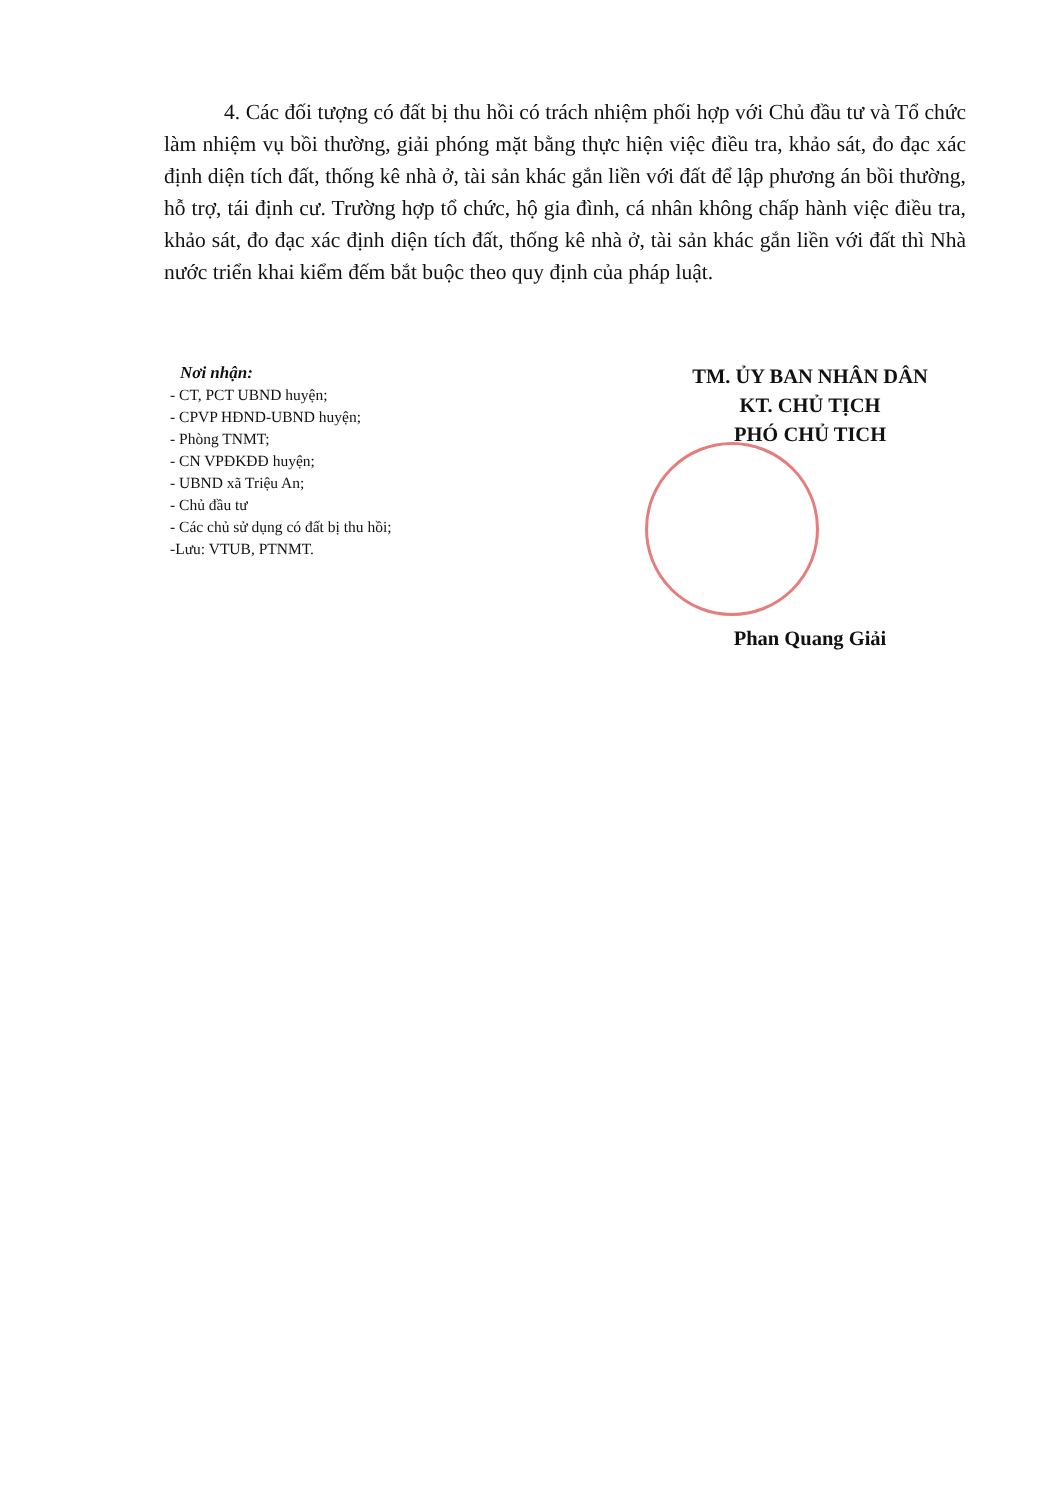4. Các đối tượng có đất bị thu hồi có trách nhiệm phối hợp với Chủ đầu tư và Tổ chức làm nhiệm vụ bồi thường, giải phóng mặt bằng thực hiện việc điều tra, khảo sát, đo đạc xác định diện tích đất, thống kê nhà ở, tài sản khác gắn liền với đất để lập phương án bồi thường, hỗ trợ, tái định cư. Trường hợp tổ chức, hộ gia đình, cá nhân không chấp hành việc điều tra, khảo sát, đo đạc xác định diện tích đất, thống kê nhà ở, tài sản khác gắn liền với đất thì Nhà nước triển khai kiểm đếm bắt buộc theo quy định của pháp luật.
Nơi nhận:
- CT, PCT UBND huyện;
- CPVP HĐND-UBND huyện;
- Phòng TNMT;
- CN VPĐKĐĐ huyện;
- UBND xã Triệu An;
- Chủ đầu tư
- Các chủ sử dụng có đất bị thu hồi;
-Lưu: VTUB, PTNMT.
TM. ỦY BAN NHÂN DÂN
KT. CHỦ TỊCH
PHÓ CHỦ TICH
Phan Quang Giải